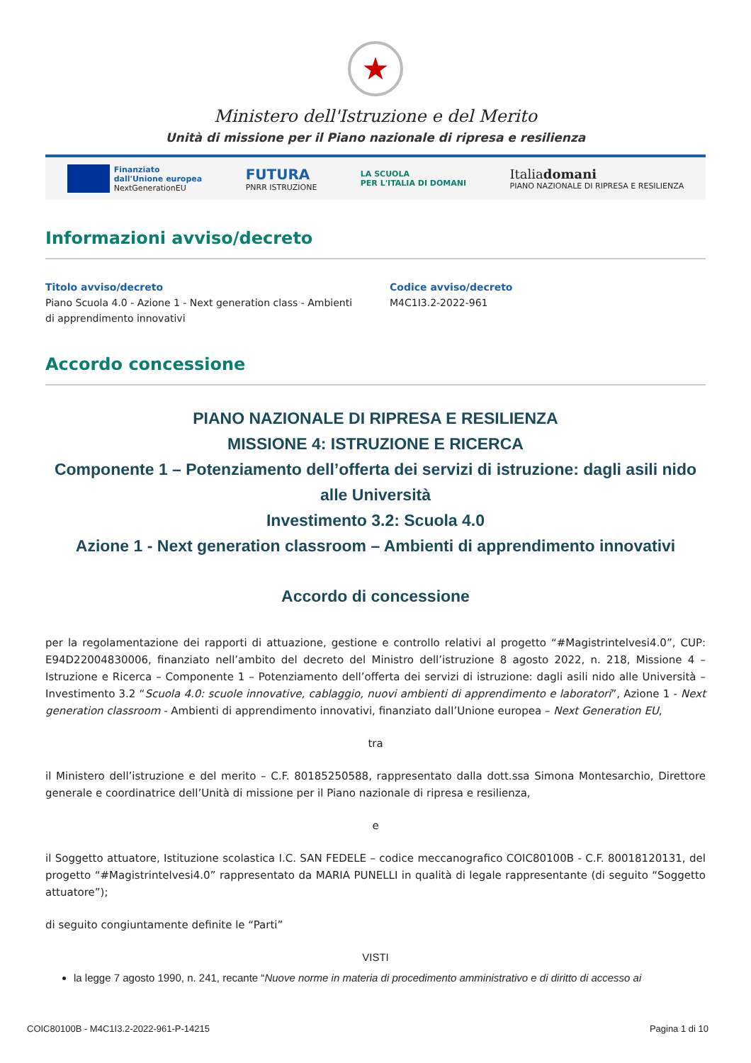★
Ministero dell'Istruzione e del Merito
Unità di missione per il Piano nazionale di ripresa e resilienza
Finanziato
dall'Unione europea
NextGenerationEU
FUTURA
PNRR ISTRUZIONE
LA SCUOLA
PER L'ITALIA DI DOMANI
Italiadomani
PIANO NAZIONALE DI RIPRESA E RESILIENZA
Informazioni avviso/decreto
Titolo avviso/decreto
Piano Scuola 4.0 - Azione 1 - Next generation class - Ambienti di apprendimento innovativi
Codice avviso/decreto
M4C1I3.2-2022-961
Accordo concessione
PIANO NAZIONALE DI RIPRESA E RESILIENZA
MISSIONE 4: ISTRUZIONE E RICERCA
Componente 1 – Potenziamento dell’offerta dei servizi di istruzione: dagli asili nido alle Università
Investimento 3.2: Scuola 4.0
Azione 1 - Next generation classroom – Ambienti di apprendimento innovativi
Accordo di concessione
per la regolamentazione dei rapporti di attuazione, gestione e controllo relativi al progetto “#Magistrintelvesi4.0”, CUP: E94D22004830006, finanziato nell’ambito del decreto del Ministro dell’istruzione 8 agosto 2022, n. 218, Missione 4 – Istruzione e Ricerca – Componente 1 – Potenziamento dell’offerta dei servizi di istruzione: dagli asili nido alle Università – Investimento 3.2 “Scuola 4.0: scuole innovative, cablaggio, nuovi ambienti di apprendimento e laboratori”, Azione 1 - Next generation classroom - Ambienti di apprendimento innovativi, finanziato dall’Unione europea – Next Generation EU,
tra
il Ministero dell’istruzione e del merito – C.F. 80185250588, rappresentato dalla dott.ssa Simona Montesarchio, Direttore generale e coordinatrice dell’Unità di missione per il Piano nazionale di ripresa e resilienza,
e
il Soggetto attuatore, Istituzione scolastica I.C. SAN FEDELE – codice meccanografico COIC80100B - C.F. 80018120131, del progetto “#Magistrintelvesi4.0” rappresentato da MARIA PUNELLI in qualità di legale rappresentante (di seguito “Soggetto attuatore”);
di seguito congiuntamente definite le “Parti”
VISTI
la legge 7 agosto 1990, n. 241, recante “Nuove norme in materia di procedimento amministrativo e di diritto di accesso ai
COIC80100B - M4C1I3.2-2022-961-P-14215 Pagina 1 di 10